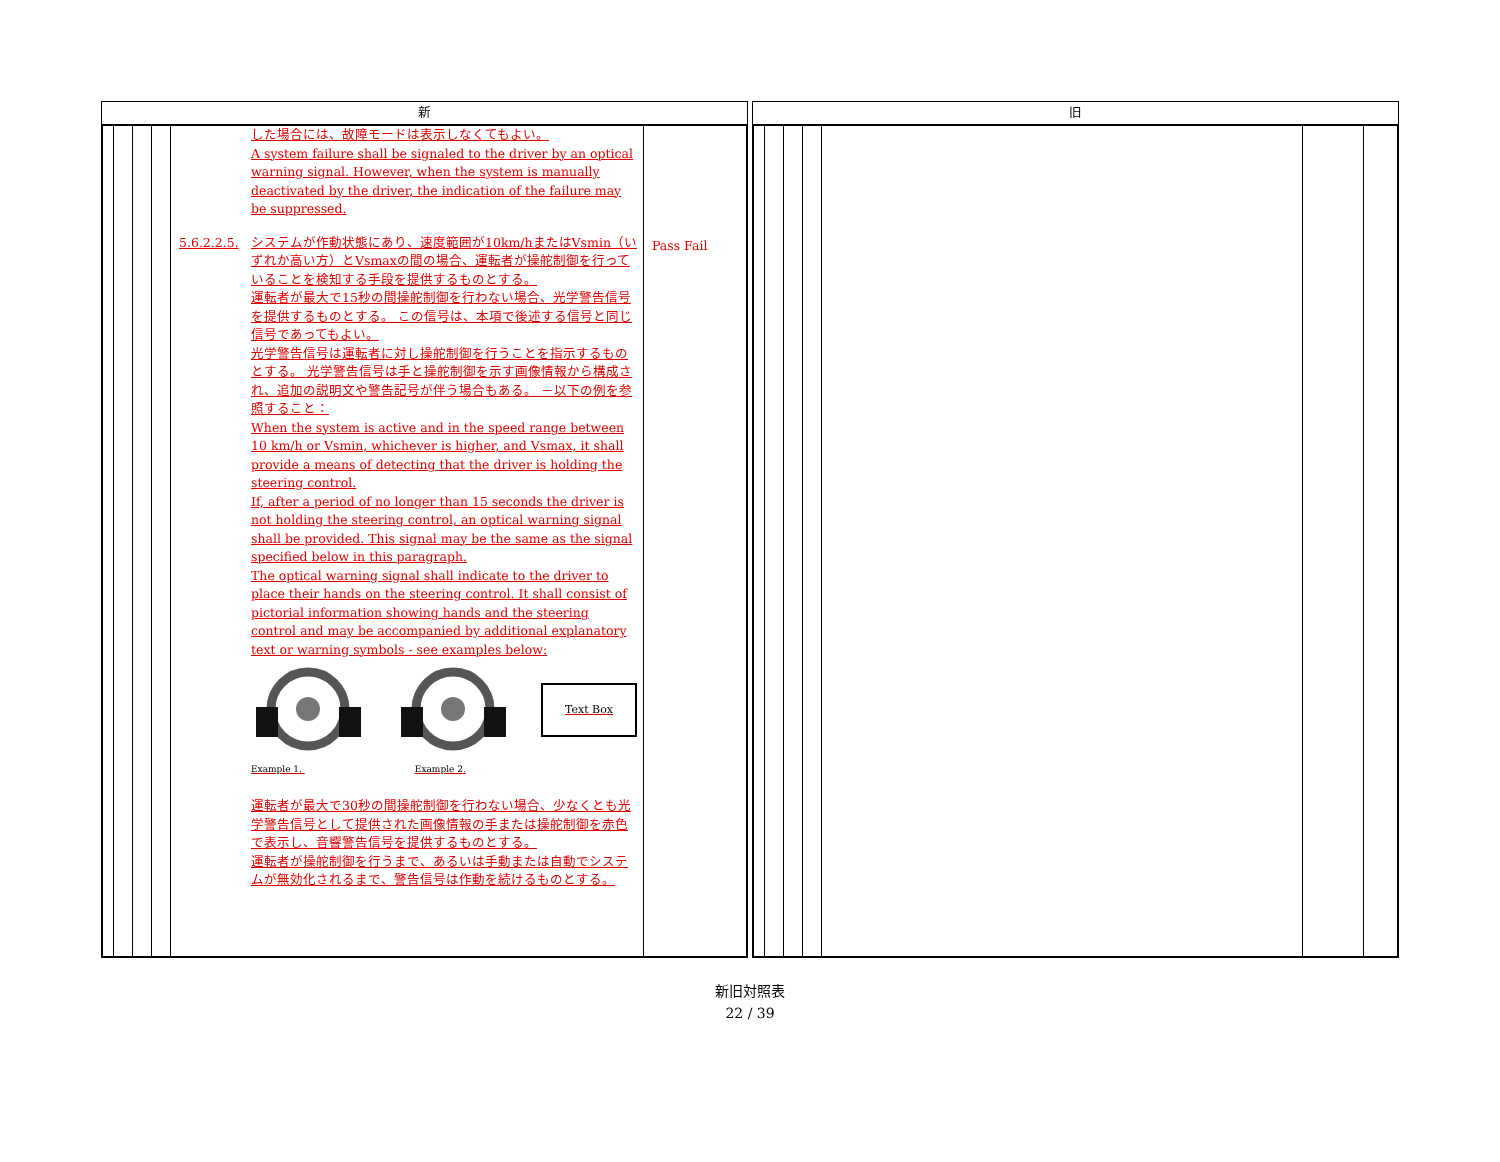| 新 | | 旧 |
| --- | --- | --- |
| / / / / / した場合には、故障モードは表示しなくてもよい。 A system failure shall be signaled to the driver by an optical warning signal. However, when the system is manually deactivated by the driver, the indication of the failure may be suppressed. 5.6.2.2.5. システムが作動状態にあり、速度範囲が10km/hまたはVsmin（いずれか高い方）とVsmaxの間の場合、運転者が操舵制御を行っていることを検知する手段を提供するものとする。 運転者が最大で15秒の間操舵制御を行わない場合、光学警告信号を提供するものとする。 この信号は、本項で後述する信号と同じ信号であってもよい。 光学警告信号は運転者に対し操舵制御を行うことを指示するものとする。 光学警告信号は手と操舵制御を示す画像情報から構成され、追加の説明文や警告記号が伴う場合もある。 －以下の例を参照すること： When the system is active and in the speed range between 10 km/h or Vsmin, whichever is higher, and Vsmax, it shall provide a means of detecting that the driver is holding the steering control. If, after a period of no longer than 15 seconds the driver is not holding the steering control, an optical warning signal shall be provided. This signal may be the same as the signal specified below in this paragraph. The optical warning signal shall indicate to the driver to place their hands on the steering control. It shall consist of pictorial information showing hands and the steering control and may be accompanied by additional explanatory text or warning symbols - see examples below: Text Box Example 1. Example 2. 運転者が最大で30秒の間操舵制御を行わない場合、少なくとも光学警告信号として提供された画像情報の手または操舵制御を赤色で表示し、音響警告信号を提供するものとする。 運転者が操舵制御を行うまで、あるいは手動または自動でシステムが無効化されるまで、警告信号は作動を続けるものとする。 / Pass Fail / | | |
新旧対照表
22 / 39